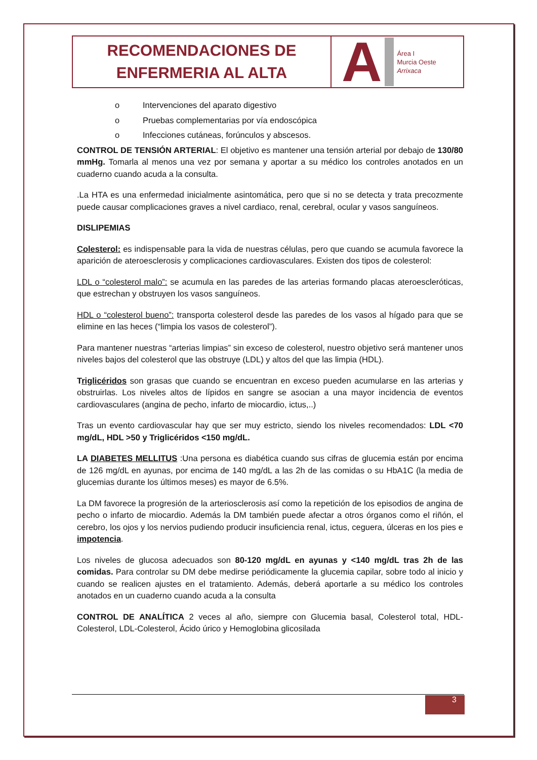RECOMENDACIONES DE
ENFERMERIA AL ALTA
A
Área I
Murcia Oeste
Arrixaca
o Intervenciones del aparato digestivo
o Pruebas complementarias por vía endoscópica
o Infecciones cutáneas, forúnculos y abscesos.
CONTROL DE TENSIÓN ARTERIAL: El objetivo es mantener una tensión arterial por debajo de 130/80 mmHg. Tomarla al menos una vez por semana y aportar a su médico los controles anotados en un cuaderno cuando acuda a la consulta.
.La HTA es una enfermedad inicialmente asintomática, pero que si no se detecta y trata precozmente puede causar complicaciones graves a nivel cardiaco, renal, cerebral, ocular y vasos sanguíneos.
DISLIPEMIAS
Colesterol: es indispensable para la vida de nuestras células, pero que cuando se acumula favorece la aparición de ateroesclerosis y complicaciones cardiovasculares. Existen dos tipos de colesterol:
LDL o “colesterol malo”: se acumula en las paredes de las arterias formando placas ateroescleróticas, que estrechan y obstruyen los vasos sanguíneos.
HDL o “colesterol bueno”: transporta colesterol desde las paredes de los vasos al hígado para que se elimine en las heces (“limpia los vasos de colesterol”).
Para mantener nuestras “arterias limpias” sin exceso de colesterol, nuestro objetivo será mantener unos niveles bajos del colesterol que las obstruye (LDL) y altos del que las limpia (HDL).
Triglicéridos son grasas que cuando se encuentran en exceso pueden acumularse en las arterias y obstruirlas. Los niveles altos de lípidos en sangre se asocian a una mayor incidencia de eventos cardiovasculares (angina de pecho, infarto de miocardio, ictus,..)
Tras un evento cardiovascular hay que ser muy estricto, siendo los niveles recomendados: LDL <70 mg/dL, HDL >50 y Triglicéridos <150 mg/dL.
LA DIABETES MELLITUS :Una persona es diabética cuando sus cifras de glucemia están por encima de 126 mg/dL en ayunas, por encima de 140 mg/dL a las 2h de las comidas o su HbA1C (la media de glucemias durante los últimos meses) es mayor de 6.5%.
La DM favorece la progresión de la arteriosclerosis así como la repetición de los episodios de angina de pecho o infarto de miocardio. Además la DM también puede afectar a otros órganos como el riñón, el cerebro, los ojos y los nervios pudiendo producir insuficiencia renal, ictus, ceguera, úlceras en los pies e impotencia.
Los niveles de glucosa adecuados son 80-120 mg/dL en ayunas y <140 mg/dL tras 2h de las comidas. Para controlar su DM debe medirse periódicamente la glucemia capilar, sobre todo al inicio y cuando se realicen ajustes en el tratamiento. Además, deberá aportarle a su médico los controles anotados en un cuaderno cuando acuda a la consulta
CONTROL DE ANALÍTICA 2 veces al año, siempre con Glucemia basal, Colesterol total, HDL-Colesterol, LDL-Colesterol, Ácido úrico y Hemoglobina glicosilada
3